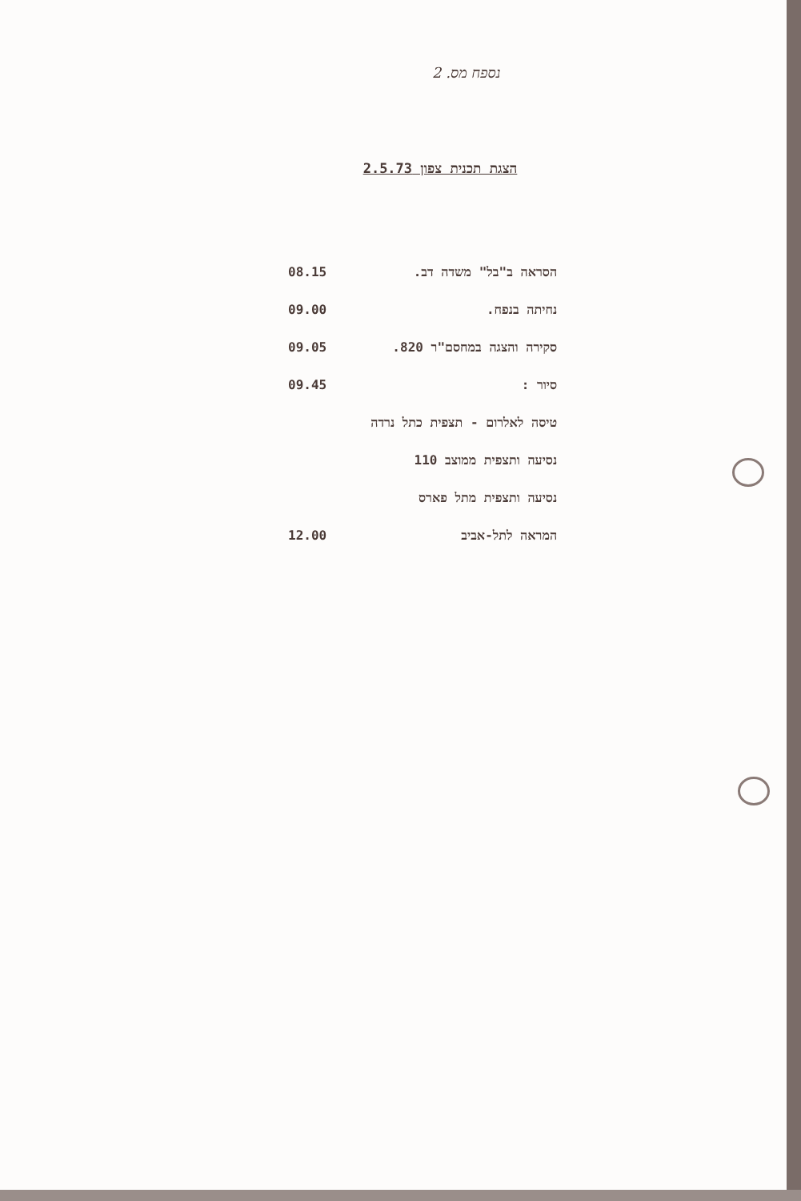נספח מס. 2
הצגת תכנית צפון 2.5.73
| הסראה ב"בל" משדה דב. | 08.15 |
| נחיתה בנפח. | 09.00 |
| סקירה והצגה במחסם"ר 820. | 09.05 |
| סיור : | 09.45 |
| טיסה לאלרום - תצפית כתל נרדה | |
| נסיעה ותצפית ממוצב 110 | |
| נסיעה ותצפית מתל פארס | |
| המראה לתל-אביב | 12.00 |